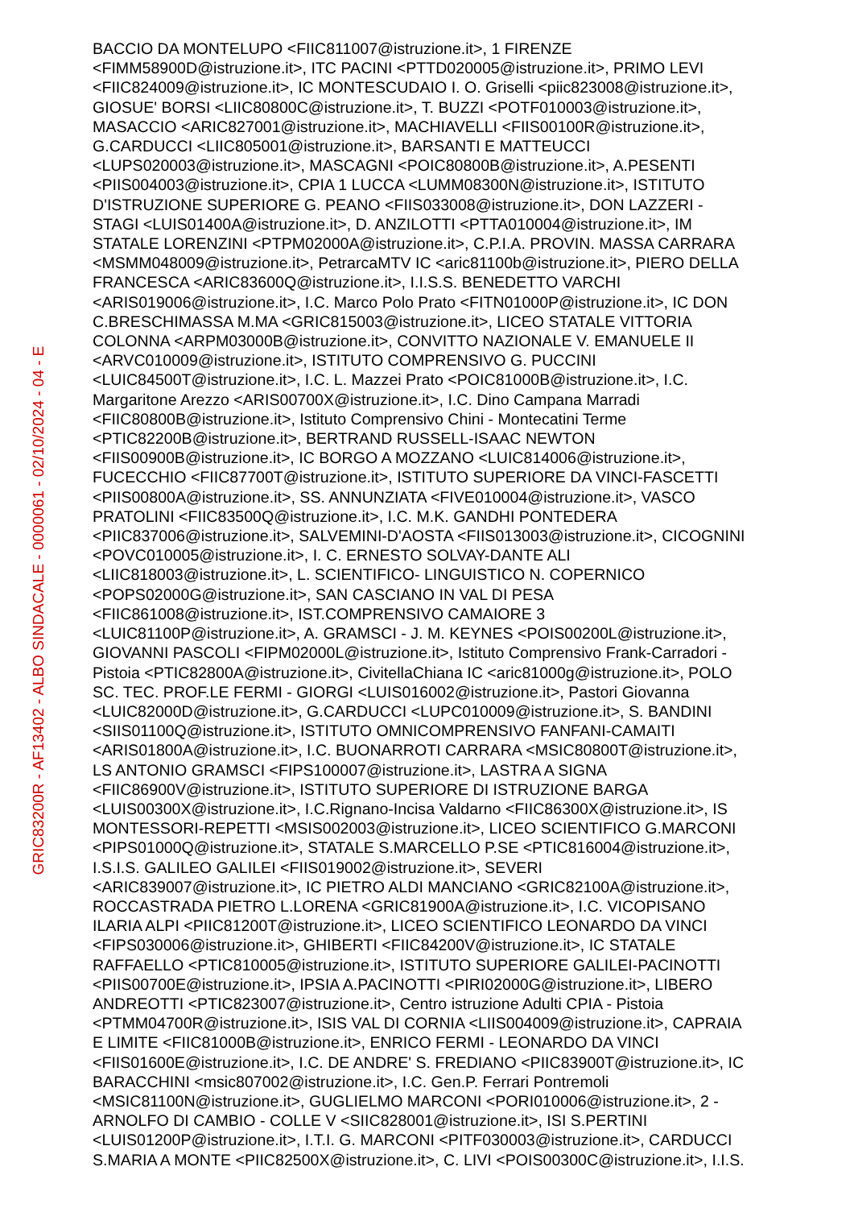GRIC83200R - AF13402 - ALBO SINDACALE - 0000061 - 02/10/2024 - 04 - E
BACCIO DA MONTELUPO <FIIC811007@istruzione.it>, 1 FIRENZE
<FIMM58900D@istruzione.it>, ITC PACINI <PTTD020005@istruzione.it>, PRIMO LEVI
<FIIC824009@istruzione.it>, IC MONTESCUDAIO I. O. Griselli <piic823008@istruzione.it>,
GIOSUE' BORSI <LIIC80800C@istruzione.it>, T. BUZZI <POTF010003@istruzione.it>,
MASACCIO <ARIC827001@istruzione.it>, MACHIAVELLI <FIIS00100R@istruzione.it>,
G.CARDUCCI <LIIC805001@istruzione.it>, BARSANTI E MATTEUCCI
<LUPS020003@istruzione.it>, MASCAGNI <POIC80800B@istruzione.it>, A.PESENTI
<PIIS004003@istruzione.it>, CPIA 1 LUCCA <LUMM08300N@istruzione.it>, ISTITUTO
D'ISTRUZIONE SUPERIORE G. PEANO <FIIS033008@istruzione.it>, DON LAZZERI -
STAGI <LUIS01400A@istruzione.it>, D. ANZILOTTI <PTTA010004@istruzione.it>, IM
STATALE LORENZINI <PTPM02000A@istruzione.it>, C.P.I.A. PROVIN. MASSA CARRARA
<MSMM048009@istruzione.it>, PetrarcaMTV IC <aric81100b@istruzione.it>, PIERO DELLA
FRANCESCA <ARIC83600Q@istruzione.it>, I.I.S.S. BENEDETTO VARCHI
<ARIS019006@istruzione.it>, I.C. Marco Polo Prato <FITN01000P@istruzione.it>, IC DON
C.BRESCHIMASSA M.MA <GRIC815003@istruzione.it>, LICEO STATALE VITTORIA
COLONNA <ARPM03000B@istruzione.it>, CONVITTO NAZIONALE V. EMANUELE II
<ARVC010009@istruzione.it>, ISTITUTO COMPRENSIVO G. PUCCINI
<LUIC84500T@istruzione.it>, I.C. L. Mazzei Prato <POIC81000B@istruzione.it>, I.C.
Margaritone Arezzo <ARIS00700X@istruzione.it>, I.C. Dino Campana Marradi
<FIIC80800B@istruzione.it>, Istituto Comprensivo Chini - Montecatini Terme
<PTIC82200B@istruzione.it>, BERTRAND RUSSELL-ISAAC NEWTON
<FIIS00900B@istruzione.it>, IC BORGO A MOZZANO <LUIC814006@istruzione.it>,
FUCECCHIO <FIIC87700T@istruzione.it>, ISTITUTO SUPERIORE DA VINCI-FASCETTI
<PIIS00800A@istruzione.it>, SS. ANNUNZIATA <FIVE010004@istruzione.it>, VASCO
PRATOLINI <FIIC83500Q@istruzione.it>, I.C. M.K. GANDHI PONTEDERA
<PIIC837006@istruzione.it>, SALVEMINI-D'AOSTA <FIIS013003@istruzione.it>, CICOGNINI
<POVC010005@istruzione.it>, I. C. ERNESTO SOLVAY-DANTE ALI
<LIIC818003@istruzione.it>, L. SCIENTIFICO- LINGUISTICO N. COPERNICO
<POPS02000G@istruzione.it>, SAN CASCIANO IN VAL DI PESA
<FIIC861008@istruzione.it>, IST.COMPRENSIVO CAMAIORE 3
<LUIC81100P@istruzione.it>, A. GRAMSCI - J. M. KEYNES <POIS00200L@istruzione.it>,
GIOVANNI PASCOLI <FIPM02000L@istruzione.it>, Istituto Comprensivo Frank-Carradori -
Pistoia <PTIC82800A@istruzione.it>, CivitellaChiana IC <aric81000g@istruzione.it>, POLO
SC. TEC. PROF.LE FERMI - GIORGI <LUIS016002@istruzione.it>, Pastori Giovanna
<LUIC82000D@istruzione.it>, G.CARDUCCI <LUPC010009@istruzione.it>, S. BANDINI
<SIIS01100Q@istruzione.it>, ISTITUTO OMNICOMPRENSIVO FANFANI-CAMAITI
<ARIS01800A@istruzione.it>, I.C. BUONARROTI CARRARA <MSIC80800T@istruzione.it>,
LS ANTONIO GRAMSCI <FIPS100007@istruzione.it>, LASTRA A SIGNA
<FIIC86900V@istruzione.it>, ISTITUTO SUPERIORE DI ISTRUZIONE BARGA
<LUIS00300X@istruzione.it>, I.C.Rignano-Incisa Valdarno <FIIC86300X@istruzione.it>, IS
MONTESSORI-REPETTI <MSIS002003@istruzione.it>, LICEO SCIENTIFICO G.MARCONI
<PIPS01000Q@istruzione.it>, STATALE S.MARCELLO P.SE <PTIC816004@istruzione.it>,
I.S.I.S. GALILEO GALILEI <FIIS019002@istruzione.it>, SEVERI
<ARIC839007@istruzione.it>, IC PIETRO ALDI MANCIANO <GRIC82100A@istruzione.it>,
ROCCASTRADA PIETRO L.LORENA <GRIC81900A@istruzione.it>, I.C. VICOPISANO
ILARIA ALPI <PIIC81200T@istruzione.it>, LICEO SCIENTIFICO LEONARDO DA VINCI
<FIPS030006@istruzione.it>, GHIBERTI <FIIC84200V@istruzione.it>, IC STATALE
RAFFAELLO <PTIC810005@istruzione.it>, ISTITUTO SUPERIORE GALILEI-PACINOTTI
<PIIS00700E@istruzione.it>, IPSIA A.PACINOTTI <PIRI02000G@istruzione.it>, LIBERO
ANDREOTTI <PTIC823007@istruzione.it>, Centro istruzione Adulti CPIA - Pistoia
<PTMM04700R@istruzione.it>, ISIS VAL DI CORNIA <LIIS004009@istruzione.it>, CAPRAIA
E LIMITE <FIIC81000B@istruzione.it>, ENRICO FERMI - LEONARDO DA VINCI
<FIIS01600E@istruzione.it>, I.C. DE ANDRE' S. FREDIANO <PIIC83900T@istruzione.it>, IC
BARACCHINI <msic807002@istruzione.it>, I.C. Gen.P. Ferrari Pontremoli
<MSIC81100N@istruzione.it>, GUGLIELMO MARCONI <PORI010006@istruzione.it>, 2 -
ARNOLFO DI CAMBIO - COLLE V <SIIC828001@istruzione.it>, ISI S.PERTINI
<LUIS01200P@istruzione.it>, I.T.I. G. MARCONI <PITF030003@istruzione.it>, CARDUCCI
S.MARIA A MONTE <PIIC82500X@istruzione.it>, C. LIVI <POIS00300C@istruzione.it>, I.I.S.